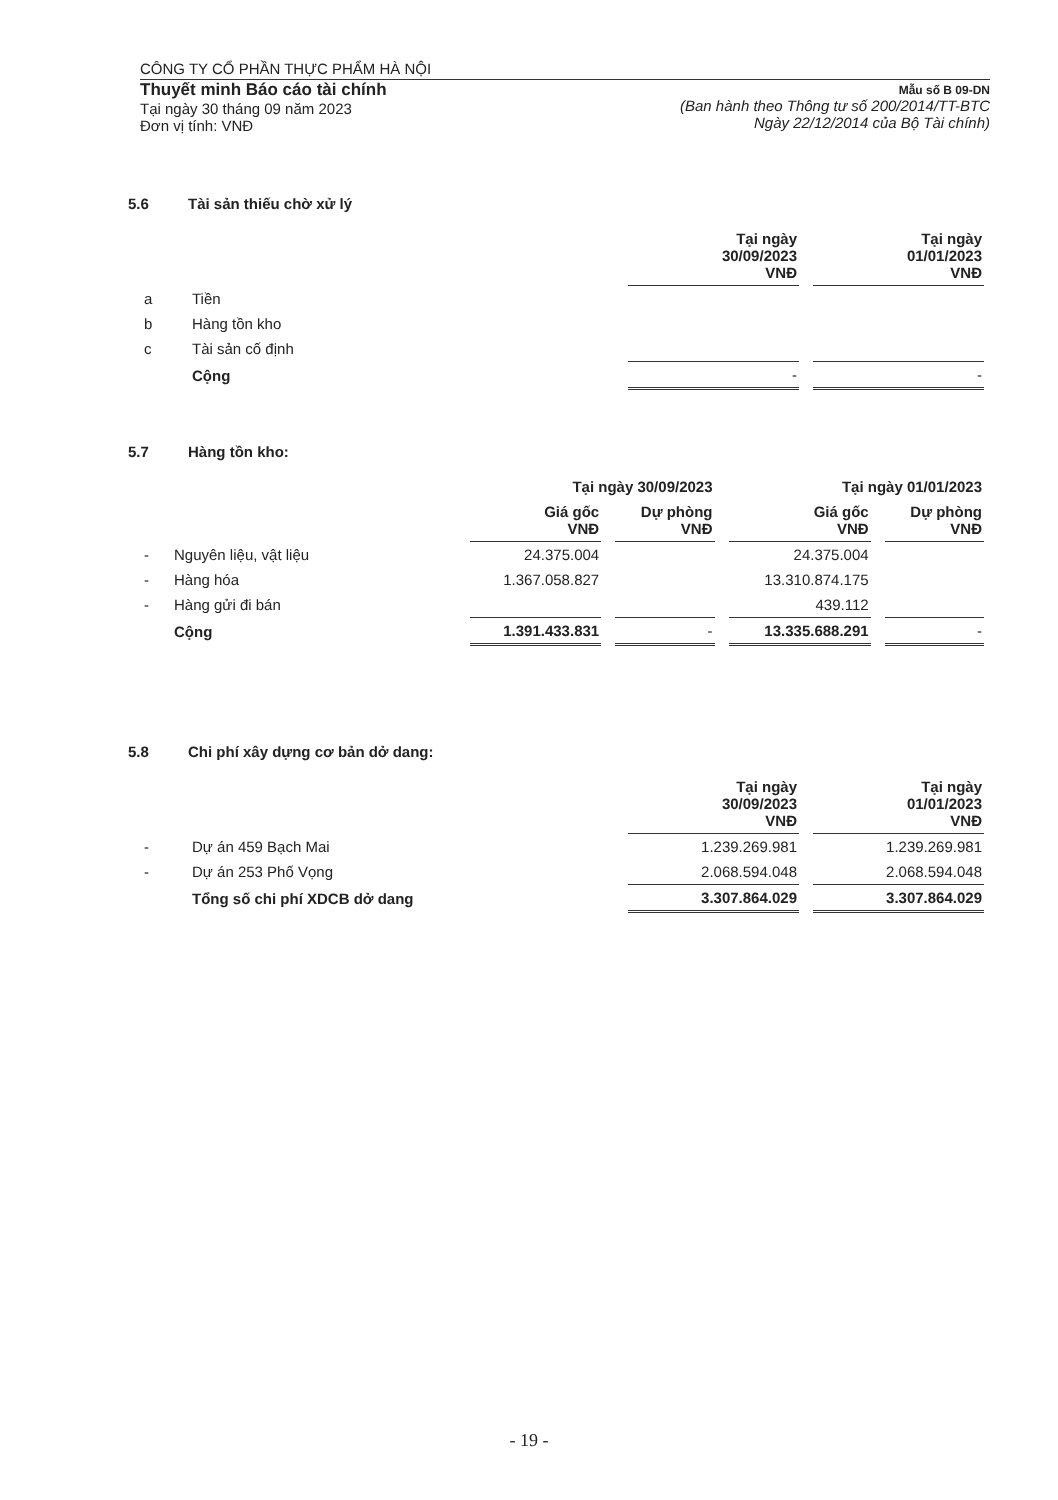CÔNG TY CỔ PHẦN THỰC PHẨM HÀ NỘI
Thuyết minh Báo cáo tài chính
Tại ngày 30 tháng 09 năm 2023
Đơn vị tính: VNĐ
Mẫu số B 09-DN
(Ban hành theo Thông tư số 200/2014/TT-BTC
Ngày 22/12/2014 của Bộ Tài chính)
5.6 Tài sản thiếu chờ xử lý
| | | Tại ngày 30/09/2023 VNĐ | Tại ngày 01/01/2023 VNĐ |
| --- | --- | --- | --- |
| a | Tiền | | |
| b | Hàng tồn kho | | |
| c | Tài sản cố định | | |
| | Cộng | - | - |
5.7 Hàng tồn kho:
| | | Tại ngày 30/09/2023 | | Tại ngày 01/01/2023 | |
| --- | --- | --- | --- | --- | --- |
| | | Giá gốc VNĐ | Dự phòng VNĐ | Giá gốc VNĐ | Dự phòng VNĐ |
| - | Nguyên liệu, vật liệu | 24.375.004 | | 24.375.004 | |
| - | Hàng hóa | 1.367.058.827 | | 13.310.874.175 | |
| - | Hàng gửi đi bán | | | 439.112 | |
| | Cộng | 1.391.433.831 | - | 13.335.688.291 | - |
5.8 Chi phí xây dựng cơ bản dở dang:
| | | Tại ngày 30/09/2023 VNĐ | Tại ngày 01/01/2023 VNĐ |
| --- | --- | --- | --- |
| - | Dự án 459 Bạch Mai | 1.239.269.981 | 1.239.269.981 |
| - | Dự án 253 Phố Vọng | 2.068.594.048 | 2.068.594.048 |
| | Tổng số chi phí XDCB dở dang | 3.307.864.029 | 3.307.864.029 |
- 19 -